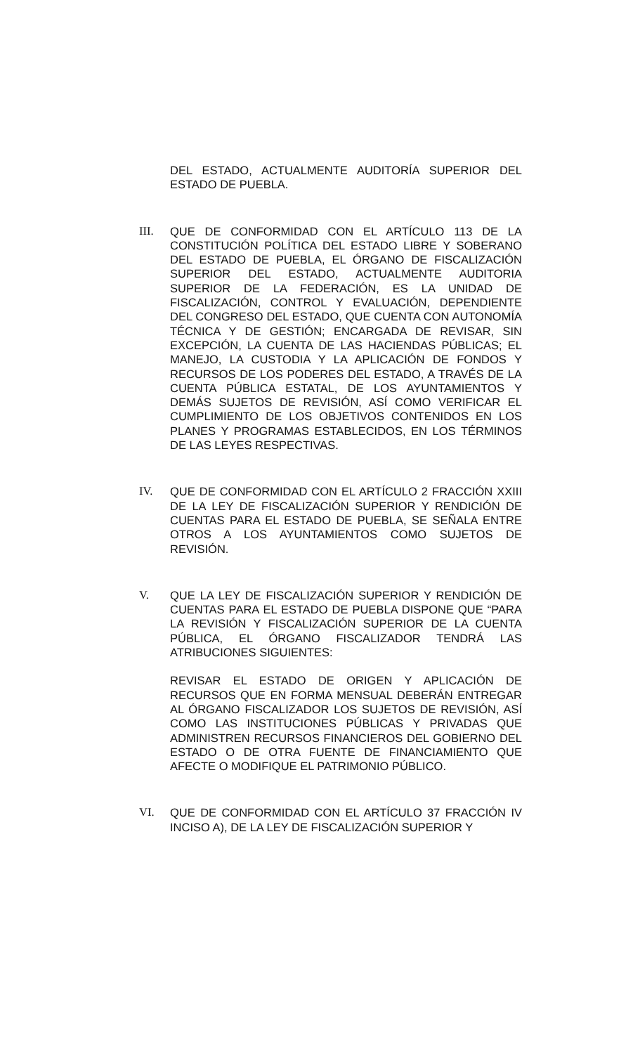DEL ESTADO, ACTUALMENTE AUDITORÍA SUPERIOR DEL ESTADO DE PUEBLA.
III. QUE DE CONFORMIDAD CON EL ARTÍCULO 113 DE LA CONSTITUCIÓN POLÍTICA DEL ESTADO LIBRE Y SOBERANO DEL ESTADO DE PUEBLA, EL ÓRGANO DE FISCALIZACIÓN SUPERIOR DEL ESTADO, ACTUALMENTE AUDITORIA SUPERIOR DE LA FEDERACIÓN, ES LA UNIDAD DE FISCALIZACIÓN, CONTROL Y EVALUACIÓN, DEPENDIENTE DEL CONGRESO DEL ESTADO, QUE CUENTA CON AUTONOMÍA TÉCNICA Y DE GESTIÓN; ENCARGADA DE REVISAR, SIN EXCEPCIÓN, LA CUENTA DE LAS HACIENDAS PÚBLICAS; EL MANEJO, LA CUSTODIA Y LA APLICACIÓN DE FONDOS Y RECURSOS DE LOS PODERES DEL ESTADO, A TRAVÉS DE LA CUENTA PÚBLICA ESTATAL, DE LOS AYUNTAMIENTOS Y DEMÁS SUJETOS DE REVISIÓN, ASÍ COMO VERIFICAR EL CUMPLIMIENTO DE LOS OBJETIVOS CONTENIDOS EN LOS PLANES Y PROGRAMAS ESTABLECIDOS, EN LOS TÉRMINOS DE LAS LEYES RESPECTIVAS.
IV. QUE DE CONFORMIDAD CON EL ARTÍCULO 2 FRACCIÓN XXIII DE LA LEY DE FISCALIZACIÓN SUPERIOR Y RENDICIÓN DE CUENTAS PARA EL ESTADO DE PUEBLA, SE SEÑALA ENTRE OTROS A LOS AYUNTAMIENTOS COMO SUJETOS DE REVISIÓN.
V. QUE LA LEY DE FISCALIZACIÓN SUPERIOR Y RENDICIÓN DE CUENTAS PARA EL ESTADO DE PUEBLA DISPONE QUE “PARA LA REVISIÓN Y FISCALIZACIÓN SUPERIOR DE LA CUENTA PÚBLICA, EL ÓRGANO FISCALIZADOR TENDRÁ LAS ATRIBUCIONES SIGUIENTES:
REVISAR EL ESTADO DE ORIGEN Y APLICACIÓN DE RECURSOS QUE EN FORMA MENSUAL DEBERÁN ENTREGAR AL ÓRGANO FISCALIZADOR LOS SUJETOS DE REVISIÓN, ASÍ COMO LAS INSTITUCIONES PÚBLICAS Y PRIVADAS QUE ADMINISTREN RECURSOS FINANCIEROS DEL GOBIERNO DEL ESTADO O DE OTRA FUENTE DE FINANCIAMIENTO QUE AFECTE O MODIFIQUE EL PATRIMONIO PÚBLICO.
VI. QUE DE CONFORMIDAD CON EL ARTÍCULO 37 FRACCIÓN IV INCISO A), DE LA LEY DE FISCALIZACIÓN SUPERIOR Y